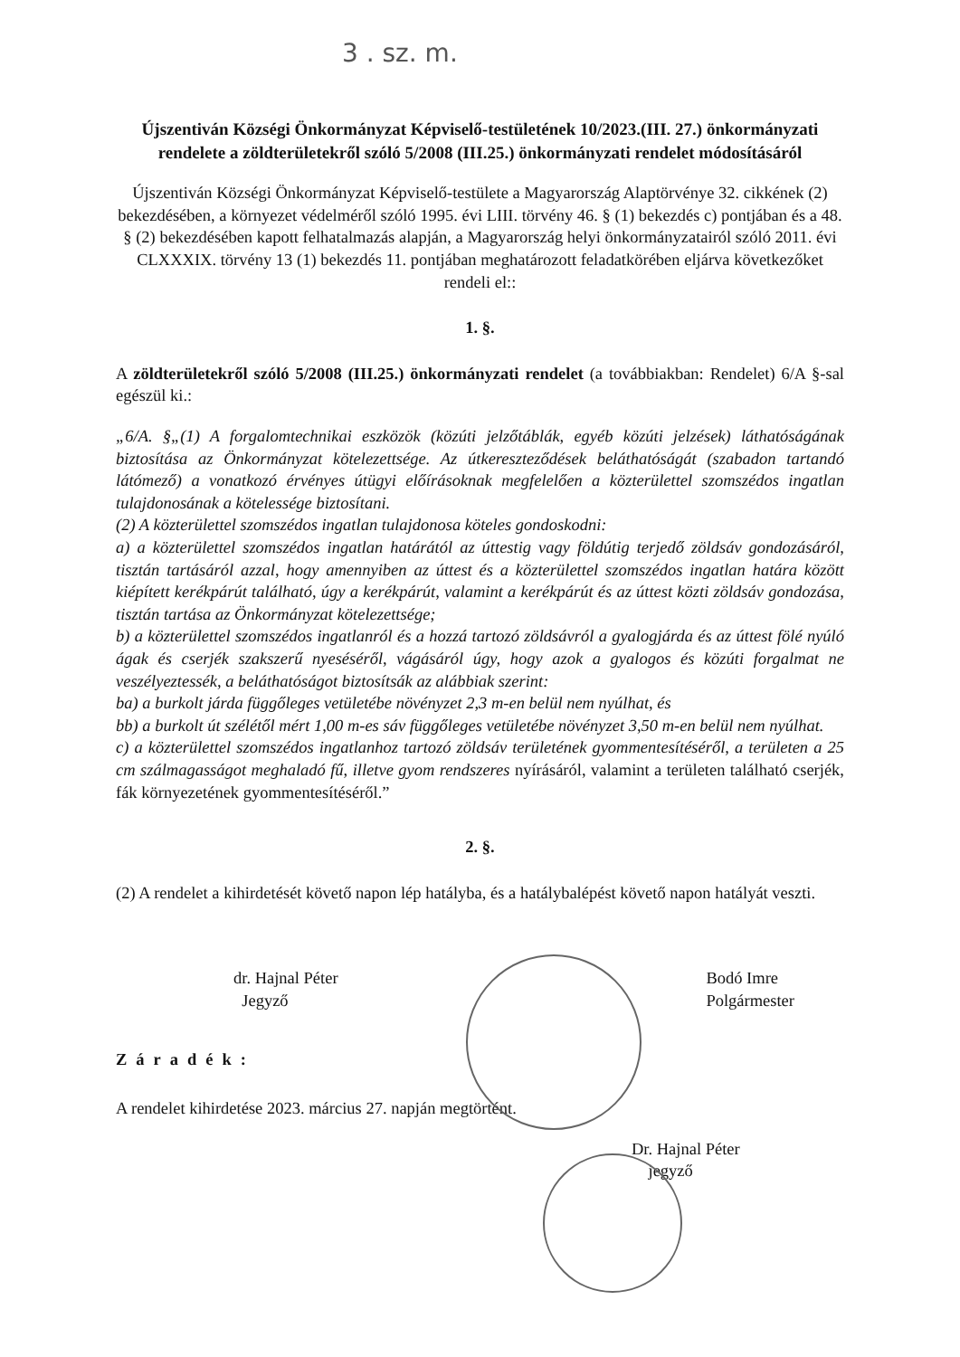3 . sz. m.
Újszentiván Községi Önkormányzat Képviselő-testületének 10/2023.(III. 27.) önkormányzati rendelete a zöldterületekről szóló 5/2008 (III.25.) önkormányzati rendelet módosításáról
Újszentiván Községi Önkormányzat Képviselő-testülete a Magyarország Alaptörvénye 32. cikkének (2) bekezdésében, a környezet védelméről szóló 1995. évi LIII. törvény 46. § (1) bekezdés c) pontjában és a 48. § (2) bekezdésében kapott felhatalmazás alapján, a Magyarország helyi önkormányzatairól szóló 2011. évi CLXXXIX. törvény 13 (1) bekezdés 11. pontjában meghatározott feladatkörében eljárva következőket rendeli el::
1. §.
A zöldterületekről szóló 5/2008 (III.25.) önkormányzati rendelet (a továbbiakban: Rendelet) 6/A §-sal egészül ki.:
„6/A. §„(1) A forgalomtechnikai eszközök (közúti jelzőtáblák, egyéb közúti jelzések) láthatóságának biztosítása az Önkormányzat kötelezettsége. Az útkereszteződések beláthatóságát (szabadon tartandó látómező) a vonatkozó érvényes útügyi előírásoknak megfelelően a közterülettel szomszédos ingatlan tulajdonosának a kötelessége biztosítani.
(2) A közterülettel szomszédos ingatlan tulajdonosa köteles gondoskodni:
a) a közterülettel szomszédos ingatlan határától az úttestig vagy földútig terjedő zöldsáv gondozásáról, tisztán tartásáról azzal, hogy amennyiben az úttest és a közterülettel szomszédos ingatlan határa között kiépített kerékpárút található, úgy a kerékpárút, valamint a kerékpárút és az úttest közti zöldsáv gondozása, tisztán tartása az Önkormányzat kötelezettsége;
b) a közterülettel szomszédos ingatlanról és a hozzá tartozó zöldsávról a gyalogjárda és az úttest fölé nyúló ágak és cserjék szakszerű nyeséséről, vágásáról úgy, hogy azok a gyalogos és közúti forgalmat ne veszélyeztessék, a beláthatóságot biztosítsák az alábbiak szerint:
ba) a burkolt járda függőleges vetületébe növényzet 2,3 m-en belül nem nyúlhat, és
bb) a burkolt út szélétől mért 1,00 m-es sáv függőleges vetületébe növényzet 3,50 m-en belül nem nyúlhat.
c) a közterülettel szomszédos ingatlanhoz tartozó zöldsáv területének gyommentesítéséről, a területen a 25 cm szálmagasságot meghaladó fű, illetve gyom rendszeres nyírásáról, valamint a területen található cserjék, fák környezetének gyommentesítéséről.”
2. §.
(2) A rendelet a kihirdetését követő napon lép hatályba, és a hatálybalépést követő napon hatályát veszti.
dr. Hajnal Péter
Jegyző
Bodó Imre
Polgármester
Záradék:
A rendelet kihirdetése 2023. március 27. napján megtörtént.
Dr. Hajnal Péter
jegyző